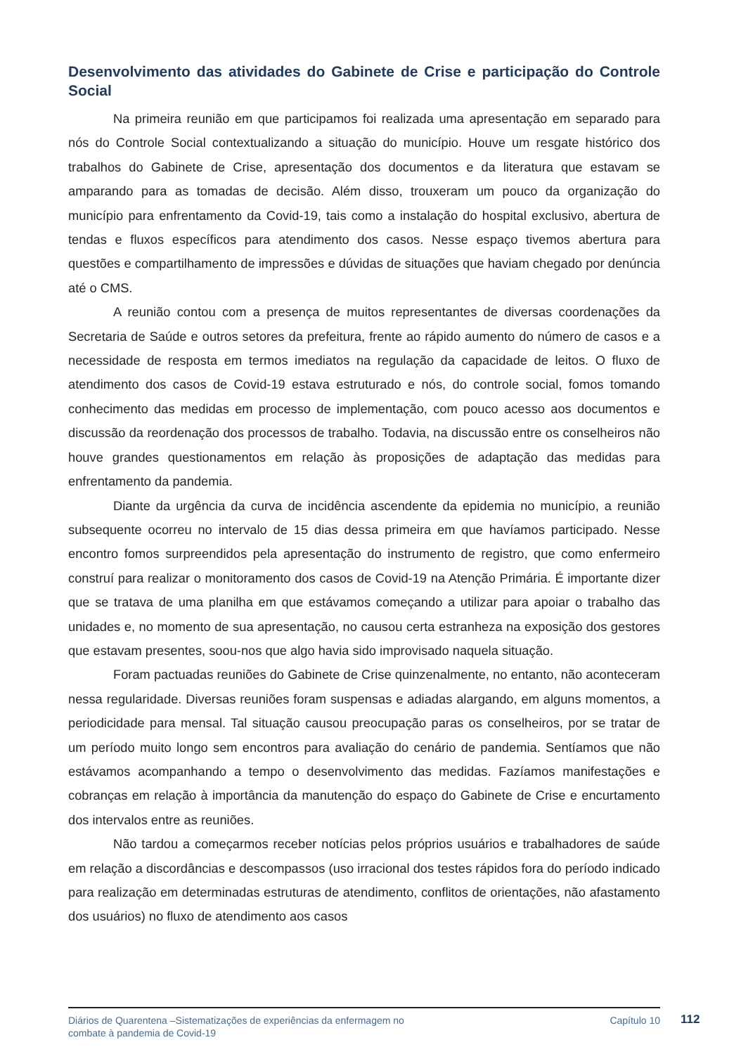Desenvolvimento das atividades do Gabinete de Crise e participação do Controle Social
Na primeira reunião em que participamos foi realizada uma apresentação em separado para nós do Controle Social contextualizando a situação do município. Houve um resgate histórico dos trabalhos do Gabinete de Crise, apresentação dos documentos e da literatura que estavam se amparando para as tomadas de decisão. Além disso, trouxeram um pouco da organização do município para enfrentamento da Covid-19, tais como a instalação do hospital exclusivo, abertura de tendas e fluxos específicos para atendimento dos casos. Nesse espaço tivemos abertura para questões e compartilhamento de impressões e dúvidas de situações que haviam chegado por denúncia até o CMS.
A reunião contou com a presença de muitos representantes de diversas coordenações da Secretaria de Saúde e outros setores da prefeitura, frente ao rápido aumento do número de casos e a necessidade de resposta em termos imediatos na regulação da capacidade de leitos. O fluxo de atendimento dos casos de Covid-19 estava estruturado e nós, do controle social, fomos tomando conhecimento das medidas em processo de implementação, com pouco acesso aos documentos e discussão da reordenação dos processos de trabalho. Todavia, na discussão entre os conselheiros não houve grandes questionamentos em relação às proposições de adaptação das medidas para enfrentamento da pandemia.
Diante da urgência da curva de incidência ascendente da epidemia no município, a reunião subsequente ocorreu no intervalo de 15 dias dessa primeira em que havíamos participado. Nesse encontro fomos surpreendidos pela apresentação do instrumento de registro, que como enfermeiro construí para realizar o monitoramento dos casos de Covid-19 na Atenção Primária. É importante dizer que se tratava de uma planilha em que estávamos começando a utilizar para apoiar o trabalho das unidades e, no momento de sua apresentação, no causou certa estranheza na exposição dos gestores que estavam presentes, soou-nos que algo havia sido improvisado naquela situação.
Foram pactuadas reuniões do Gabinete de Crise quinzenalmente, no entanto, não aconteceram nessa regularidade. Diversas reuniões foram suspensas e adiadas alargando, em alguns momentos, a periodicidade para mensal. Tal situação causou preocupação paras os conselheiros, por se tratar de um período muito longo sem encontros para avaliação do cenário de pandemia. Sentíamos que não estávamos acompanhando a tempo o desenvolvimento das medidas. Fazíamos manifestações e cobranças em relação à importância da manutenção do espaço do Gabinete de Crise e encurtamento dos intervalos entre as reuniões.
Não tardou a começarmos receber notícias pelos próprios usuários e trabalhadores de saúde em relação a discordâncias e descompassos (uso irracional dos testes rápidos fora do período indicado para realização em determinadas estruturas de atendimento, conflitos de orientações, não afastamento dos usuários) no fluxo de atendimento aos casos
Diários de Quarentena –Sistematizações de experiências da enfermagem no
combate à pandemia de Covid-19 Capítulo 10
112